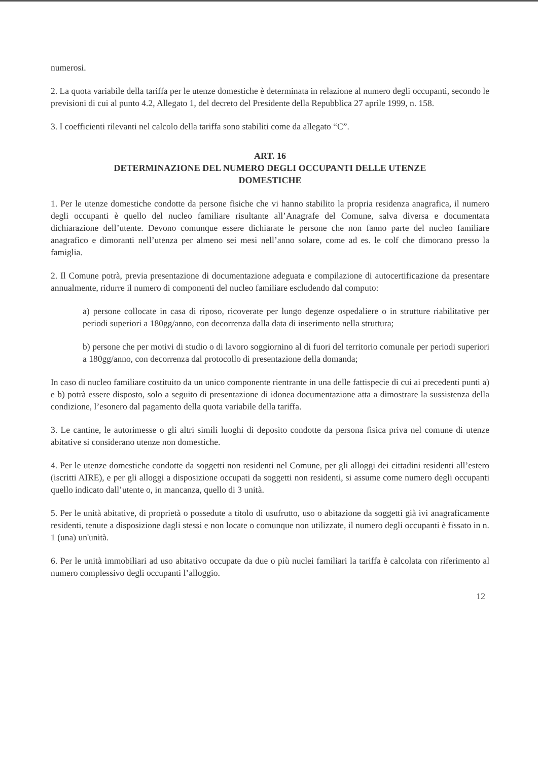numerosi.
2. La quota variabile della tariffa per le utenze domestiche è determinata in relazione al numero degli occupanti, secondo le previsioni di cui al punto 4.2, Allegato 1, del decreto del Presidente della Repubblica 27 aprile 1999, n. 158.
3. I coefficienti rilevanti nel calcolo della tariffa sono stabiliti come da allegato “C”.
ART. 16
DETERMINAZIONE DEL NUMERO DEGLI OCCUPANTI DELLE UTENZE
DOMESTICHE
1. Per le utenze domestiche condotte da persone fisiche che vi hanno stabilito la propria residenza anagrafica, il numero degli occupanti è quello del nucleo familiare risultante all’Anagrafe del Comune, salva diversa e documentata dichiarazione dell’utente. Devono comunque essere dichiarate le persone che non fanno parte del nucleo familiare anagrafico e dimoranti nell’utenza per almeno sei mesi nell’anno solare, come ad es. le colf che dimorano presso la famiglia.
2. Il Comune potrà, previa presentazione di documentazione adeguata e compilazione di autocertificazione da presentare annualmente, ridurre il numero di componenti del nucleo familiare escludendo dal computo:
a) persone collocate in casa di riposo, ricoverate per lungo degenze ospedaliere o in strutture riabilitative per periodi superiori a 180gg/anno, con decorrenza dalla data di inserimento nella struttura;
b) persone che per motivi di studio o di lavoro soggiornino al di fuori del territorio comunale per periodi superiori a 180gg/anno, con decorrenza dal protocollo di presentazione della domanda;
In caso di nucleo familiare costituito da un unico componente rientrante in una delle fattispecie di cui ai precedenti punti a) e b) potrà essere disposto, solo a seguito di presentazione di idonea documentazione atta a dimostrare la sussistenza della condizione, l’esonero dal pagamento della quota variabile della tariffa.
3. Le cantine, le autorimesse o gli altri simili luoghi di deposito condotte da persona fisica priva nel comune di utenze abitative si considerano utenze non domestiche.
4. Per le utenze domestiche condotte da soggetti non residenti nel Comune, per gli alloggi dei cittadini residenti all’estero (iscritti AIRE), e per gli alloggi a disposizione occupati da soggetti non residenti, si assume come numero degli occupanti quello indicato dall’utente o, in mancanza, quello di 3 unità.
5. Per le unità abitative, di proprietà o possedute a titolo di usufrutto, uso o abitazione da soggetti già ivi anagraficamente residenti, tenute a disposizione dagli stessi e non locate o comunque non utilizzate, il numero degli occupanti è fissato in n. 1 (una) un'unità.
6. Per le unità immobiliari ad uso abitativo occupate da due o più nuclei familiari la tariffa è calcolata con riferimento al numero complessivo degli occupanti l’alloggio.
12